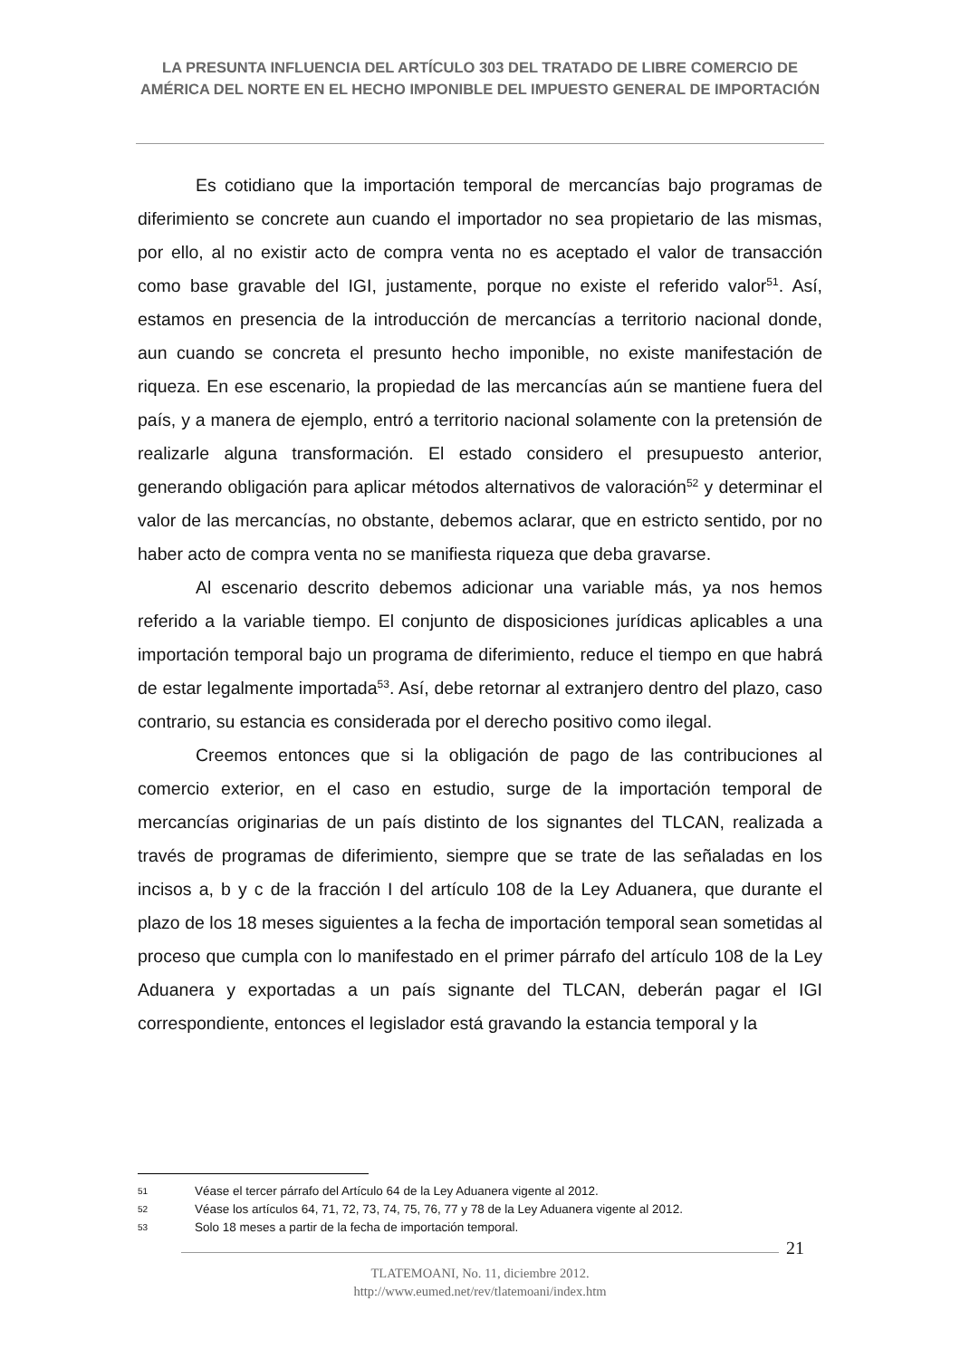LA PRESUNTA INFLUENCIA DEL ARTÍCULO 303 DEL TRATADO DE LIBRE COMERCIO DE AMÉRICA DEL NORTE EN EL HECHO IMPONIBLE DEL IMPUESTO GENERAL DE IMPORTACIÓN
Es cotidiano que la importación temporal de mercancías bajo programas de diferimiento se concrete aun cuando el importador no sea propietario de las mismas, por ello, al no existir acto de compra venta no es aceptado el valor de transacción como base gravable del IGI, justamente, porque no existe el referido valor<sup>51</sup>. Así, estamos en presencia de la introducción de mercancías a territorio nacional donde, aun cuando se concreta el presunto hecho imponible, no existe manifestación de riqueza. En ese escenario, la propiedad de las mercancías aún se mantiene fuera del país, y a manera de ejemplo, entró a territorio nacional solamente con la pretensión de realizarle alguna transformación. El estado considero el presupuesto anterior, generando obligación para aplicar métodos alternativos de valoración<sup>52</sup> y determinar el valor de las mercancías, no obstante, debemos aclarar, que en estricto sentido, por no haber acto de compra venta no se manifiesta riqueza que deba gravarse.
Al escenario descrito debemos adicionar una variable más, ya nos hemos referido a la variable tiempo. El conjunto de disposiciones jurídicas aplicables a una importación temporal bajo un programa de diferimiento, reduce el tiempo en que habrá de estar legalmente importada<sup>53</sup>. Así, debe retornar al extranjero dentro del plazo, caso contrario, su estancia es considerada por el derecho positivo como ilegal.
Creemos entonces que si la obligación de pago de las contribuciones al comercio exterior, en el caso en estudio, surge de la importación temporal de mercancías originarias de un país distinto de los signantes del TLCAN, realizada a través de programas de diferimiento, siempre que se trate de las señaladas en los incisos a, b y c de la fracción I del artículo 108 de la Ley Aduanera, que durante el plazo de los 18 meses siguientes a la fecha de importación temporal sean sometidas al proceso que cumpla con lo manifestado en el primer párrafo del artículo 108 de la Ley Aduanera y exportadas a un país signante del TLCAN, deberán pagar el IGI correspondiente, entonces el legislador está gravando la estancia temporal y la
51 Véase el tercer párrafo del Artículo 64 de la Ley Aduanera vigente al 2012.
52 Véase los artículos 64, 71, 72, 73, 74, 75, 76, 77 y 78 de la Ley Aduanera vigente al 2012.
53 Solo 18 meses a partir de la fecha de importación temporal.
21
TLATEMOANI, No. 11, diciembre 2012.
http://www.eumed.net/rev/tlatemoani/index.htm